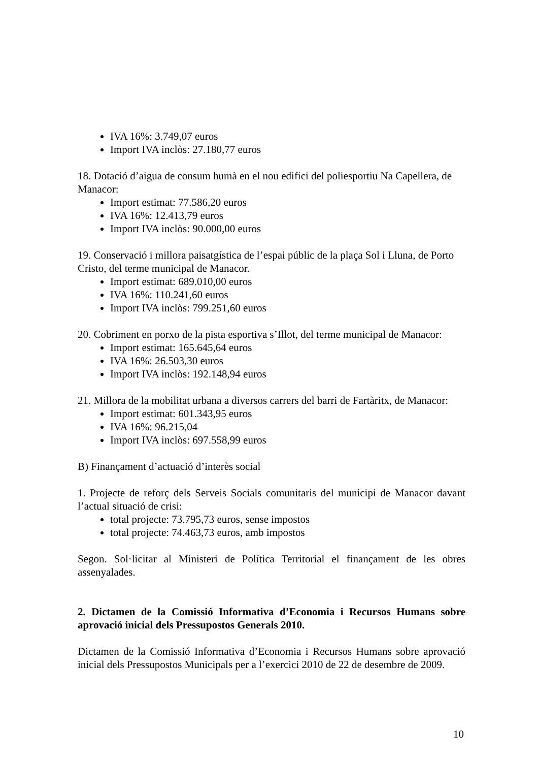IVA 16%: 3.749,07 euros
Import IVA inclòs: 27.180,77 euros
18. Dotació d’aigua de consum humà en el nou edifici del poliesportiu Na Capellera, de Manacor:
Import estimat: 77.586,20 euros
IVA 16%: 12.413,79 euros
Import IVA inclòs: 90.000,00 euros
19. Conservació i millora paisatgística de l’espai públic de la plaça Sol i Lluna, de Porto Cristo, del terme municipal de Manacor.
Import estimat: 689.010,00 euros
IVA 16%: 110.241,60 euros
Import IVA inclòs: 799.251,60 euros
20. Cobriment en porxo de la pista esportiva s’Illot, del terme municipal de Manacor:
Import estimat: 165.645,64 euros
IVA 16%: 26.503,30 euros
Import IVA inclòs: 192.148,94 euros
21. Millora de la mobilitat urbana a diversos carrers del barri de Fartàritx, de Manacor:
Import estimat: 601.343,95 euros
IVA 16%: 96.215,04
Import IVA inclòs: 697.558,99 euros
B) Finançament d’actuació d’interès social
1. Projecte de reforç dels Serveis Socials comunitaris del municipi de Manacor davant l’actual situació de crisi:
total projecte: 73.795,73 euros, sense impostos
total projecte: 74.463,73 euros, amb impostos
Segon. Sol·licitar al Ministeri de Política Territorial el finançament de les obres assenyalades.
2. Dictamen de la Comissió Informativa d’Economia i Recursos Humans sobre aprovació inicial dels Pressupostos Generals 2010.
Dictamen de la Comissió Informativa d’Economia i Recursos Humans sobre aprovació inicial dels Pressupostos Municipals per a l’exercici 2010 de 22 de desembre de 2009.
10